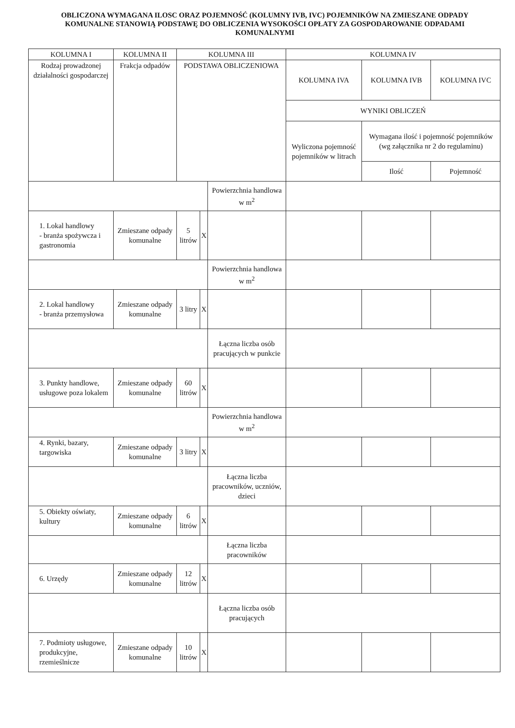OBLICZONA WYMAGANA ILOSC ORAZ POJEMNOŚĆ (KOLUMNY IVB, IVC) POJEMNIKÓW NA ZMIESZANE ODPADY KOMUNALNE STANOWIĄ PODSTAWĘ DO OBLICZENIA WYSOKOŚCI OPŁATY ZA GOSPODAROWANIE ODPADAMI KOMUNALNYMI
| KOLUMNA I | KOLUMNA II | KOLUMNA III | | | KOLUMNA IV | | |
| --- | --- | --- | --- | --- | --- | --- | --- |
| Rodzaj prowadzonej działalności gospodarczej | Frakcja odpadów | PODSTAWA OBLICZENIOWA | | | KOLUMNA IVA | KOLUMNA IVB | KOLUMNA IVC |
| | | | | | WYNIKI OBLICZEŃ | | |
| | | | | | Wyliczona pojemność pojemników w litrach | Wymagana ilość i pojemność pojemników (wg załącznika nr 2 do regulaminu) | |
| | | | | | | Ilość | Pojemność |
| | | | | Powierzchnia handlowa w m<sup>2</sup> | | | |
| 1. Lokal handlowy - branża spożywcza i gastronomia | Zmieszane odpady komunalne | 5 litrów | X | | | | |
| | | | | Powierzchnia handlowa w m<sup>2</sup> | | | |
| 2. Lokal handlowy - branża przemysłowa | Zmieszane odpady komunalne | 3 litry | X | | | | |
| | | | | Łączna liczba osób pracujących w punkcie | | | |
| 3. Punkty handlowe, usługowe poza lokalem | Zmieszane odpady komunalne | 60 litrów | X | | | | |
| | | | | Powierzchnia handlowa w m<sup>2</sup> | | | |
| 4. Rynki, bazary, targowiska | Zmieszane odpady komunalne | 3 litry | X | | | | |
| | | | | Łączna liczba pracowników, uczniów, dzieci | | | |
| 5. Obiekty oświaty, kultury | Zmieszane odpady komunalne | 6 litrów | X | | | | |
| | | | | Łączna liczba pracowników | | | |
| 6. Urzędy | Zmieszane odpady komunalne | 12 litrów | X | | | | |
| | | | | Łączna liczba osób pracujących | | | |
| 7. Podmioty usługowe, produkcyjne, rzemieślnicze | Zmieszane odpady komunalne | 10 litrów | X | | | | |